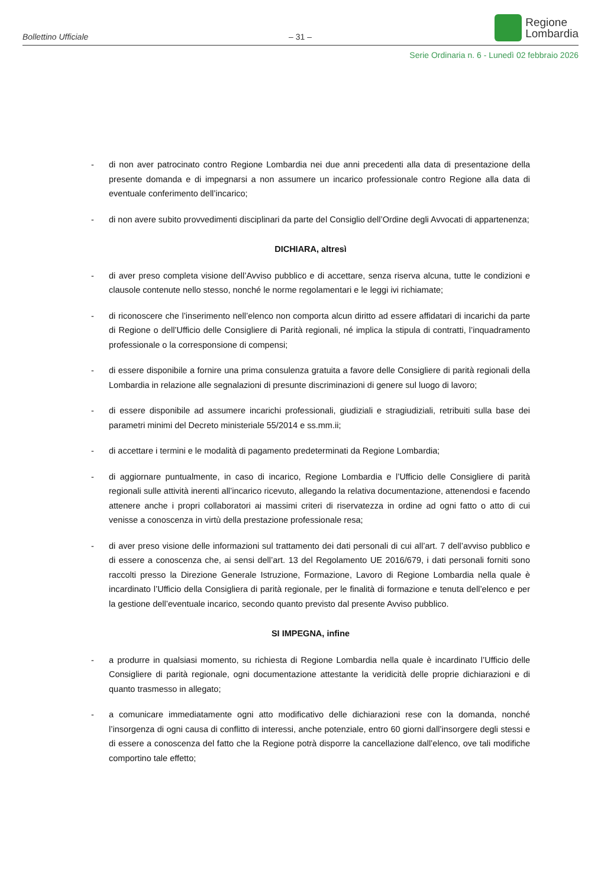Bollettino Ufficiale – 31 –
Regione
Lombardia
Serie Ordinaria n. 6 - Lunedì 02 febbraio 2026
- di non aver patrocinato contro Regione Lombardia nei due anni precedenti alla data di presentazione della presente domanda e di impegnarsi a non assumere un incarico professionale contro Regione alla data di eventuale conferimento dell’incarico;
- di non avere subito provvedimenti disciplinari da parte del Consiglio dell’Ordine degli Avvocati di appartenenza;
DICHIARA, altresì
- di aver preso completa visione dell’Avviso pubblico e di accettare, senza riserva alcuna, tutte le condizioni e clausole contenute nello stesso, nonché le norme regolamentari e le leggi ivi richiamate;
- di riconoscere che l’inserimento nell’elenco non comporta alcun diritto ad essere affidatari di incarichi da parte di Regione o dell’Ufficio delle Consigliere di Parità regionali, né implica la stipula di contratti, l’inquadramento professionale o la corresponsione di compensi;
- di essere disponibile a fornire una prima consulenza gratuita a favore delle Consigliere di parità regionali della Lombardia in relazione alle segnalazioni di presunte discriminazioni di genere sul luogo di lavoro;
- di essere disponibile ad assumere incarichi professionali, giudiziali e stragiudiziali, retribuiti sulla base dei parametri minimi del Decreto ministeriale 55/2014 e ss.mm.ii;
- di accettare i termini e le modalità di pagamento predeterminati da Regione Lombardia;
- di aggiornare puntualmente, in caso di incarico, Regione Lombardia e l’Ufficio delle Consigliere di parità regionali sulle attività inerenti all’incarico ricevuto, allegando la relativa documentazione, attenendosi e facendo attenere anche i propri collaboratori ai massimi criteri di riservatezza in ordine ad ogni fatto o atto di cui venisse a conoscenza in virtù della prestazione professionale resa;
- di aver preso visione delle informazioni sul trattamento dei dati personali di cui all’art. 7 dell’avviso pubblico e di essere a conoscenza che, ai sensi dell’art. 13 del Regolamento UE 2016/679, i dati personali forniti sono raccolti presso la Direzione Generale Istruzione, Formazione, Lavoro di Regione Lombardia nella quale è incardinato l’Ufficio della Consigliera di parità regionale, per le finalità di formazione e tenuta dell’elenco e per la gestione dell’eventuale incarico, secondo quanto previsto dal presente Avviso pubblico.
SI IMPEGNA, infine
- a produrre in qualsiasi momento, su richiesta di Regione Lombardia nella quale è incardinato l’Ufficio delle Consigliere di parità regionale, ogni documentazione attestante la veridicità delle proprie dichiarazioni e di quanto trasmesso in allegato;
- a comunicare immediatamente ogni atto modificativo delle dichiarazioni rese con la domanda, nonché l’insorgenza di ogni causa di conflitto di interessi, anche potenziale, entro 60 giorni dall’insorgere degli stessi e di essere a conoscenza del fatto che la Regione potrà disporre la cancellazione dall’elenco, ove tali modifiche comportino tale effetto;